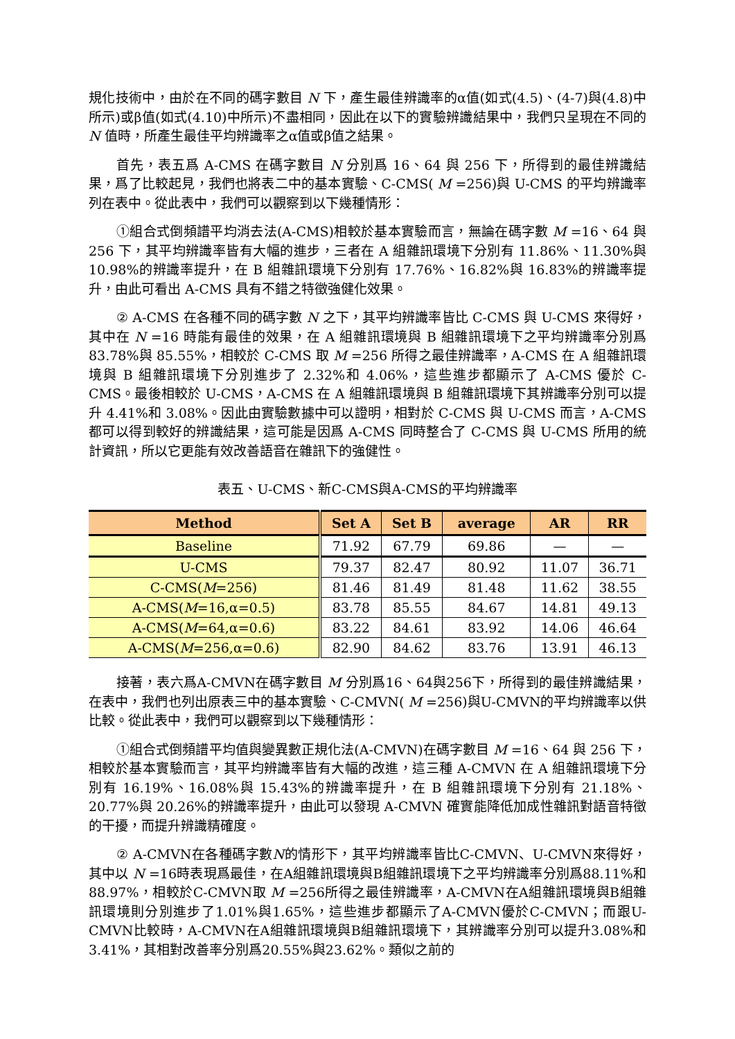規化技術中，由於在不同的碼字數目 N 下，產生最佳辨識率的α值(如式(4.5)、(4-7)與(4.8)中所示)或β值(如式(4.10)中所示)不盡相同，因此在以下的實驗辨識結果中，我們只呈現在不同的 N 值時，所產生最佳平均辨識率之α值或β值之結果。
首先，表五爲 A-CMS 在碼字數目 N 分別爲 16、64 與 256 下，所得到的最佳辨識結果，爲了比較起見，我們也將表二中的基本實驗、C-CMS( M =256)與 U-CMS 的平均辨識率列在表中。從此表中，我們可以觀察到以下幾種情形：
①組合式倒頻譜平均消去法(A-CMS)相較於基本實驗而言，無論在碼字數 M =16、64 與 256 下，其平均辨識率皆有大幅的進步，三者在 A 組雜訊環境下分別有 11.86%、11.30%與 10.98%的辨識率提升，在 B 組雜訊環境下分別有 17.76%、16.82%與 16.83%的辨識率提升，由此可看出 A-CMS 具有不錯之特徵強健化效果。
② A-CMS 在各種不同的碼字數 N 之下，其平均辨識率皆比 C-CMS 與 U-CMS 來得好，其中在 N =16 時能有最佳的效果，在 A 組雜訊環境與 B 組雜訊環境下之平均辨識率分別爲 83.78%與 85.55%，相較於 C-CMS 取 M =256 所得之最佳辨識率，A-CMS 在 A 組雜訊環境與 B 組雜訊環境下分別進步了 2.32%和 4.06%，這些進步都顯示了 A-CMS 優於 C-CMS。最後相較於 U-CMS，A-CMS 在 A 組雜訊環境與 B 組雜訊環境下其辨識率分別可以提升 4.41%和 3.08%。因此由實驗數據中可以證明，相對於 C-CMS 與 U-CMS 而言，A-CMS 都可以得到較好的辨識結果，這可能是因爲 A-CMS 同時整合了 C-CMS 與 U-CMS 所用的統計資訊，所以它更能有效改善語音在雜訊下的強健性。
表五、U-CMS、新C-CMS與A-CMS的平均辨識率
| Method | Set A | Set B | average | AR | RR |
| --- | --- | --- | --- | --- | --- |
| Baseline | 71.92 | 67.79 | 69.86 | — | — |
| U-CMS | 79.37 | 82.47 | 80.92 | 11.07 | 36.71 |
| C-CMS( M =256) | 81.46 | 81.49 | 81.48 | 11.62 | 38.55 |
| A-CMS( M =16,α=0.5) | 83.78 | 85.55 | 84.67 | 14.81 | 49.13 |
| A-CMS( M =64,α=0.6) | 83.22 | 84.61 | 83.92 | 14.06 | 46.64 |
| A-CMS( M =256,α=0.6) | 82.90 | 84.62 | 83.76 | 13.91 | 46.13 |
接著，表六爲A-CMVN在碼字數目 M 分別爲16、64與256下，所得到的最佳辨識結果，在表中，我們也列出原表三中的基本實驗、C-CMVN( M =256)與U-CMVN的平均辨識率以供比較。從此表中，我們可以觀察到以下幾種情形：
①組合式倒頻譜平均值與變異數正規化法(A-CMVN)在碼字數目 M =16、64 與 256 下，相較於基本實驗而言，其平均辨識率皆有大幅的改進，這三種 A-CMVN 在 A 組雜訊環境下分別有 16.19%、16.08%與 15.43%的辨識率提升，在 B 組雜訊環境下分別有 21.18%、20.77%與 20.26%的辨識率提升，由此可以發現 A-CMVN 確實能降低加成性雜訊對語音特徵的干擾，而提升辨識精確度。
② A-CMVN在各種碼字數N的情形下，其平均辨識率皆比C-CMVN、U-CMVN來得好，其中以 N =16時表現爲最佳，在A組雜訊環境與B組雜訊環境下之平均辨識率分別爲88.11%和88.97%，相較於C-CMVN取 M =256所得之最佳辨識率，A-CMVN在A組雜訊環境與B組雜訊環境則分別進步了1.01%與1.65%，這些進步都顯示了A-CMVN優於C-CMVN；而跟U-CMVN比較時，A-CMVN在A組雜訊環境與B組雜訊環境下，其辨識率分別可以提升3.08%和3.41%，其相對改善率分別爲20.55%與23.62%。類似之前的